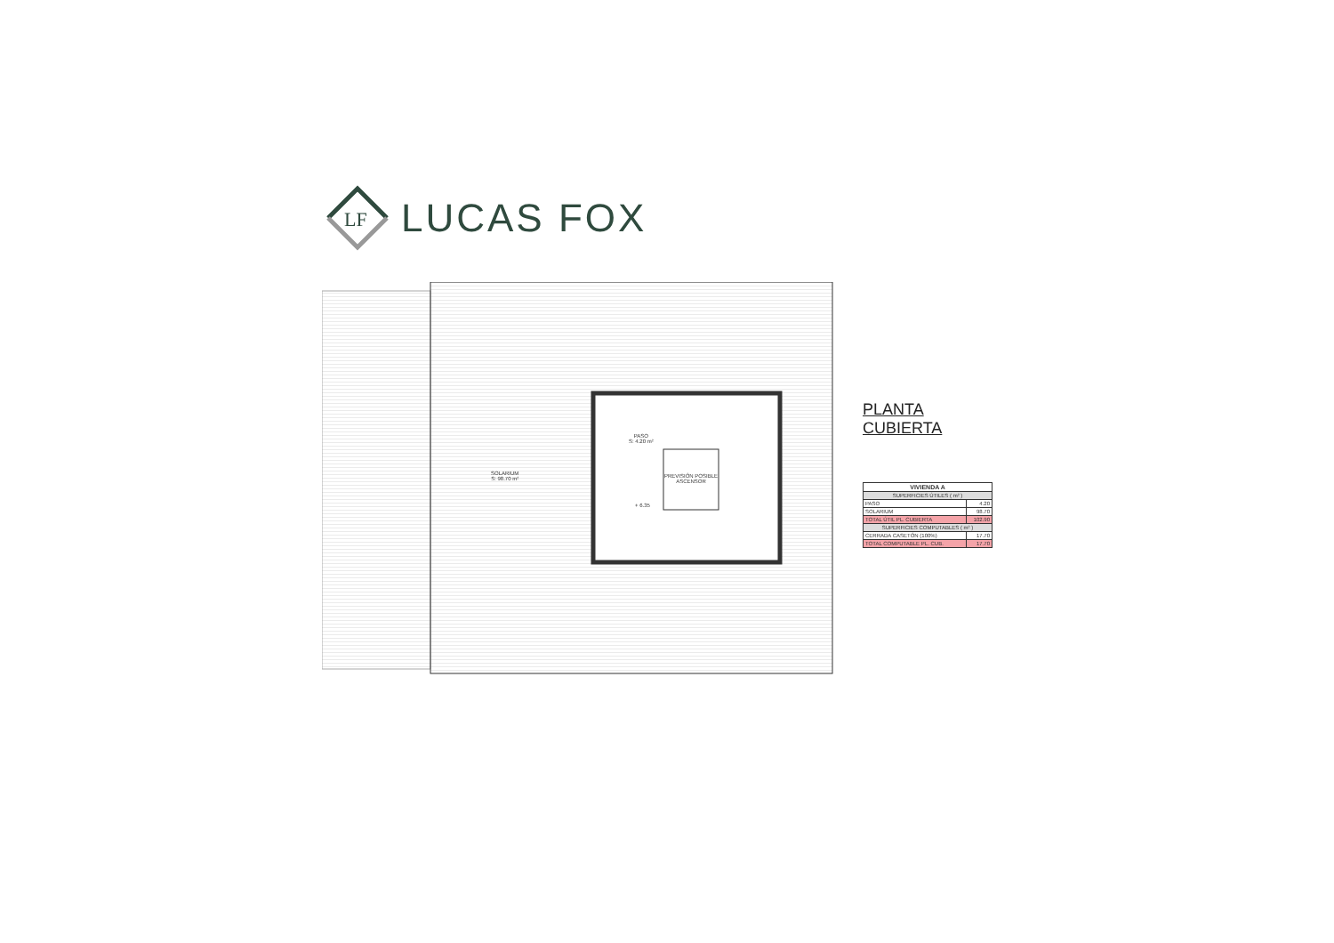LF
LUCAS FOX
SOLARIUM
S: 98.70 m²
PASO
S: 4.20 m²
PREVISIÓN POSIBLE
ASCENSOR
+ 6.35
PLANTA CUBIERTA
| VIVIENDA A | |
| --- | --- |
| SUPERFICIES ÚTILES ( m² ) | |
| PASO | 4.20 |
| SOLARIUM | 98.70 |
| TOTAL ÚTIL PL. CUBIERTA | 102.90 |
| SUPERFICIES COMPUTABLES ( m² ) | |
| CERRADA CASETÓN (100%) | 17.70 |
| TOTAL COMPUTABLE PL. CUB. | 17.70 |